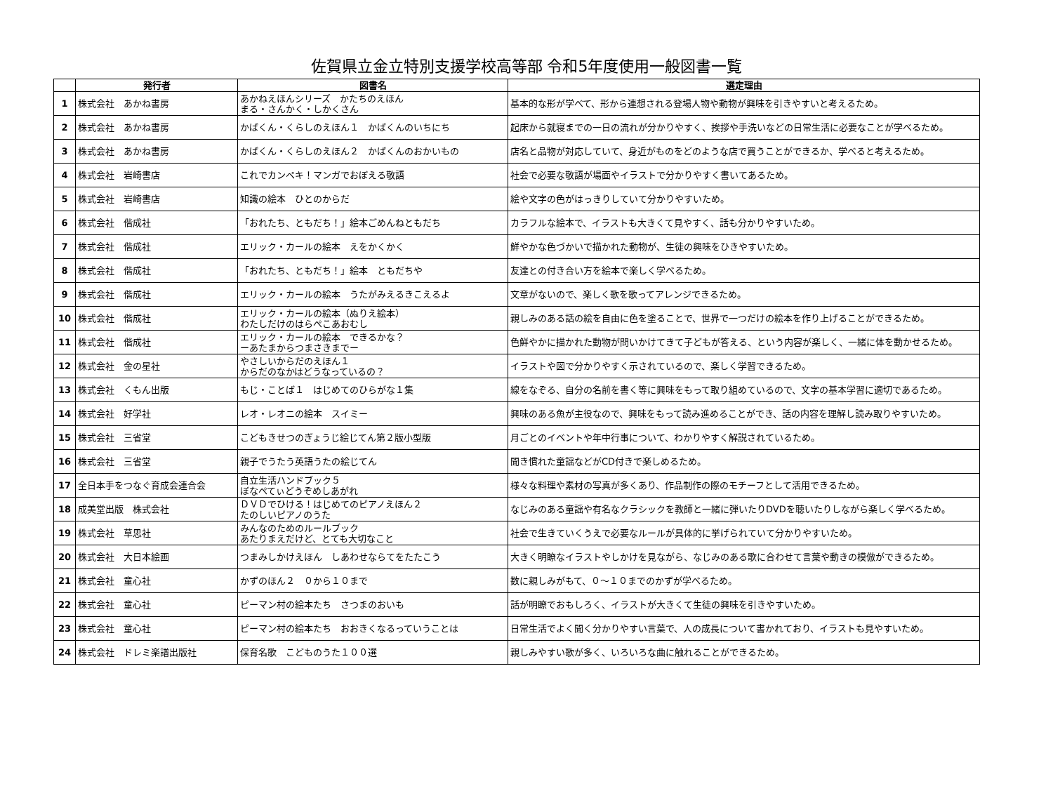佐賀県立金立特別支援学校高等部 令和5年度使用一般図書一覧
| | 発行者 | 図書名 | 選定理由 |
| --- | --- | --- | --- |
| 1 | 株式会社 あかね書房 | あかねえほんシリーズ かたちのえほん まる・さんかく・しかくさん | 基本的な形が学べて、形から連想される登場人物や動物が興味を引きやすいと考えるため。 |
| 2 | 株式会社 あかね書房 | かばくん・くらしのえほん１ かばくんのいちにち | 起床から就寝までの一日の流れが分かりやすく、挨拶や手洗いなどの日常生活に必要なことが学べるため。 |
| 3 | 株式会社 あかね書房 | かばくん・くらしのえほん２ かばくんのおかいもの | 店名と品物が対応していて、身近がものをどのような店で買うことができるか、学べると考えるため。 |
| 4 | 株式会社 岩崎書店 | これでカンペキ！マンガでおぼえる敬語 | 社会で必要な敬語が場面やイラストで分かりやすく書いてあるため。 |
| 5 | 株式会社 岩崎書店 | 知識の絵本 ひとのからだ | 絵や文字の色がはっきりしていて分かりやすいため。 |
| 6 | 株式会社 偕成社 | 「おれたち、ともだち！」絵本ごめんねともだち | カラフルな絵本で、イラストも大きくて見やすく、話も分かりやすいため。 |
| 7 | 株式会社 偕成社 | エリック・カールの絵本 えをかくかく | 鮮やかな色づかいで描かれた動物が、生徒の興味をひきやすいため。 |
| 8 | 株式会社 偕成社 | 「おれたち、ともだち！」絵本 ともだちや | 友達との付き合い方を絵本で楽しく学べるため。 |
| 9 | 株式会社 偕成社 | エリック・カールの絵本 うたがみえるきこえるよ | 文章がないので、楽しく歌を歌ってアレンジできるため。 |
| 10 | 株式会社 偕成社 | エリック・カールの絵本（ぬりえ絵本） わたしだけのはらぺこあおむし | 親しみのある話の絵を自由に色を塗ることで、世界で一つだけの絵本を作り上げることができるため。 |
| 11 | 株式会社 偕成社 | エリック・カールの絵本 できるかな？ ーあたまからつまさきまでー | 色鮮やかに描かれた動物が問いかけてきて子どもが答える、という内容が楽しく、一緒に体を動かせるため。 |
| 12 | 株式会社 金の星社 | やさしいからだのえほん１ からだのなかはどうなっているの？ | イラストや図で分かりやすく示されているので、楽しく学習できるため。 |
| 13 | 株式会社 くもん出版 | もじ・ことば１ はじめてのひらがな１集 | 線をなぞる、自分の名前を書く等に興味をもって取り組めているので、文字の基本学習に適切であるため。 |
| 14 | 株式会社 好学社 | レオ・レオニの絵本 スイミー | 興味のある魚が主役なので、興味をもって読み進めることができ、話の内容を理解し読み取りやすいため。 |
| 15 | 株式会社 三省堂 | こどもきせつのぎょうじ絵じてん第２版小型版 | 月ごとのイベントや年中行事について、わかりやすく解説されているため。 |
| 16 | 株式会社 三省堂 | 親子でうたう英語うたの絵じてん | 聞き慣れた童謡などがCD付きで楽しめるため。 |
| 17 | 全日本手をつなぐ育成会連合会 | 自立生活ハンドブック５ ぼなぺてぃどうぞめしあがれ | 様々な料理や素材の写真が多くあり、作品制作の際のモチーフとして活用できるため。 |
| 18 | 成美堂出版 株式会社 | ＤＶＤでひける！はじめてのピアノえほん２ たのしいピアノのうた | なじみのある童謡や有名なクラシックを教師と一緒に弾いたりDVDを聴いたりしながら楽しく学べるため。 |
| 19 | 株式会社 草思社 | みんなのためのルールブック あたりまえだけど、とても大切なこと | 社会で生きていくうえで必要なルールが具体的に挙げられていて分かりやすいため。 |
| 20 | 株式会社 大日本絵画 | つまみしかけえほん しあわせならてをたたこう | 大きく明瞭なイラストやしかけを見ながら、なじみのある歌に合わせて言葉や動きの模倣ができるため。 |
| 21 | 株式会社 童心社 | かずのほん２ ０から１０まで | 数に親しみがもて、０～１０までのかずが学べるため。 |
| 22 | 株式会社 童心社 | ピーマン村の絵本たち さつまのおいも | 話が明瞭でおもしろく、イラストが大きくて生徒の興味を引きやすいため。 |
| 23 | 株式会社 童心社 | ピーマン村の絵本たち おおきくなるっていうことは | 日常生活でよく聞く分かりやすい言葉で、人の成長について書かれており、イラストも見やすいため。 |
| 24 | 株式会社 ドレミ楽譜出版社 | 保育名歌 こどものうた１００選 | 親しみやすい歌が多く、いろいろな曲に触れることができるため。 |